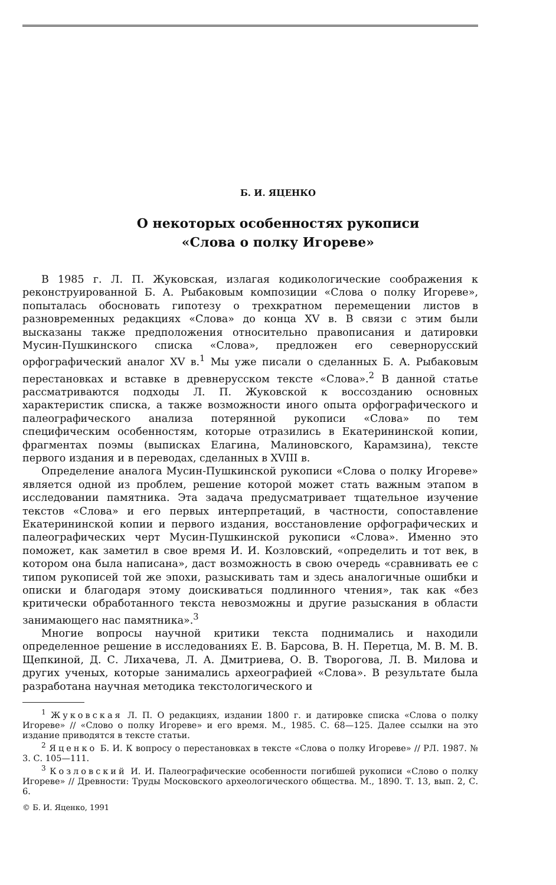Б. И. ЯЦЕНКО
О некоторых особенностях рукописи
«Слова о полку Игореве»
В 1985 г. Л. П. Жуковская, излагая кодикологические соображения к реконструированной Б. А. Рыбаковым композиции «Слова о полку Игореве», попыталась обосновать гипотезу о трехкратном перемещении листов в разновременных редакциях «Слова» до конца XV в. В связи с этим были высказаны также предположения относительно правописания и датировки Мусин-Пушкинского списка «Слова», предложен его севернорусский орфографический аналог XV в.<sup>1</sup> Мы уже писали о сделанных Б. А. Рыбаковым перестановках и вставке в древнерусском тексте «Слова».<sup>2</sup> В данной статье рассматриваются подходы Л. П. Жуковской к воссозданию основных характеристик списка, а также возможности иного опыта орфографического и палеографического анализа потерянной рукописи «Слова» по тем специфическим особенностям, которые отразились в Екатерининской копии, фрагментах поэмы (выписках Елагина, Малиновского, Карамзина), тексте первого издания и в переводах, сделанных в XVIII в.
Определение аналога Мусин-Пушкинской рукописи «Слова о полку Игореве» является одной из проблем, решение которой может стать важным этапом в исследовании памятника. Эта задача предусматривает тщательное изучение текстов «Слова» и его первых интерпретаций, в частности, сопоставление Екатерининской копии и первого издания, восстановление орфографических и палеографических черт Мусин-Пушкинской рукописи «Слова». Именно это поможет, как заметил в свое время И. И. Козловский, «определить и тот век, в котором она была написана», даст возможность в свою очередь «сравнивать ее с типом рукописей той же эпохи, разыскивать там и здесь аналогичные ошибки и описки и благодаря этому доискиваться подлинного чтения», так как «без критически обработанного текста невозможны и другие разыскания в области занимающего нас памятника».<sup>3</sup>
Многие вопросы научной критики текста поднимались и находили определенное решение в исследованиях Е. В. Барсова, В. Н. Перетца, М. В. М. В. Щепкиной, Д. С. Лихачева, Л. А. Дмитриева, О. В. Творогова, Л. В. Милова и других ученых, которые занимались археографией «Слова». В результате была разработана научная методика текстологического и
<sup>1</sup> Жуковская Л. П. О редакциях, издании 1800 г. и датировке списка «Слова о полку Игореве» // «Слово о полку Игореве» и его время. М., 1985. С. 68—125. Далее ссылки на это издание приводятся в тексте статьи.
<sup>2</sup> Яценко Б. И. К вопросу о перестановках в тексте «Слова о полку Игореве» // РЛ. 1987. № 3. С. 105—111.
<sup>3</sup> Козловский И. И. Палеографические особенности погибшей рукописи «Слово о полку Игореве» // Древности: Труды Московского археологического общества. М., 1890. Т. 13, вып. 2, С. 6.
© Б. И. Яценко, 1991